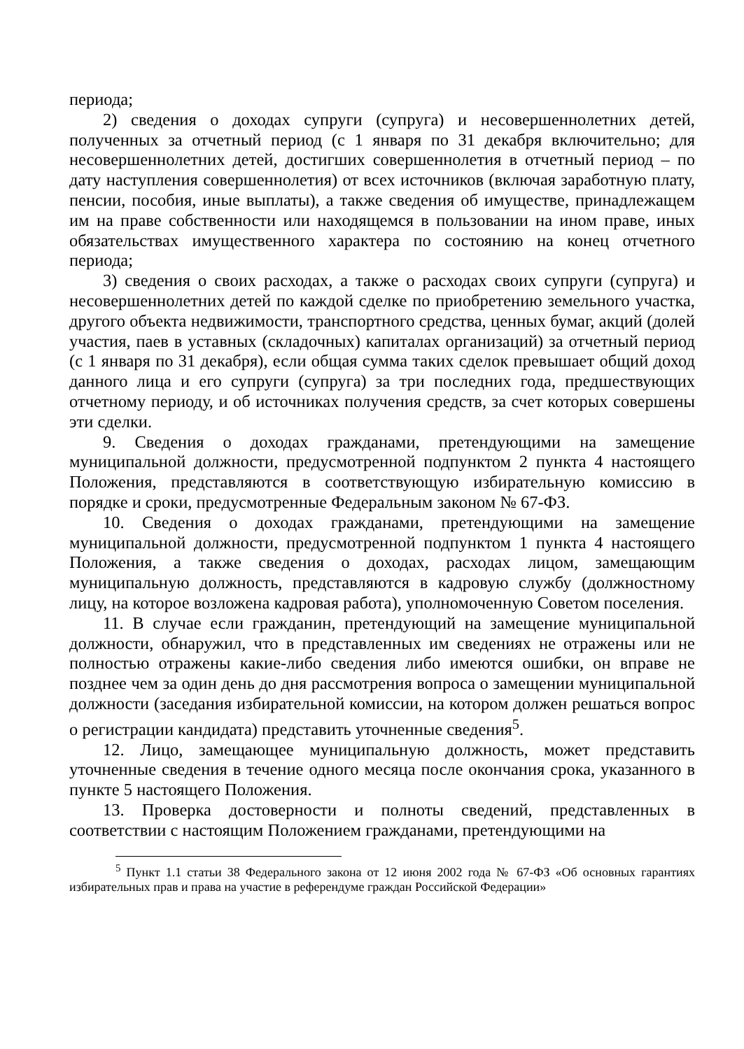периода;
2) сведения о доходах супруги (супруга) и несовершеннолетних детей, полученных за отчетный период (с 1 января по 31 декабря включительно; для несовершеннолетних детей, достигших совершеннолетия в отчетный период – по дату наступления совершеннолетия) от всех источников (включая заработную плату, пенсии, пособия, иные выплаты), а также сведения об имуществе, принадлежащем им на праве собственности или находящемся в пользовании на ином праве, иных обязательствах имущественного характера по состоянию на конец отчетного периода;
3) сведения о своих расходах, а также о расходах своих супруги (супруга) и несовершеннолетних детей по каждой сделке по приобретению земельного участка, другого объекта недвижимости, транспортного средства, ценных бумаг, акций (долей участия, паев в уставных (складочных) капиталах организаций) за отчетный период (с 1 января по 31 декабря), если общая сумма таких сделок превышает общий доход данного лица и его супруги (супруга) за три последних года, предшествующих отчетному периоду, и об источниках получения средств, за счет которых совершены эти сделки.
9. Сведения о доходах гражданами, претендующими на замещение муниципальной должности, предусмотренной подпунктом 2 пункта 4 настоящего Положения, представляются в соответствующую избирательную комиссию в порядке и сроки, предусмотренные Федеральным законом № 67-ФЗ.
10. Сведения о доходах гражданами, претендующими на замещение муниципальной должности, предусмотренной подпунктом 1 пункта 4 настоящего Положения, а также сведения о доходах, расходах лицом, замещающим муниципальную должность, представляются в кадровую службу (должностному лицу, на которое возложена кадровая работа), уполномоченную Советом поселения.
11. В случае если гражданин, претендующий на замещение муниципальной должности, обнаружил, что в представленных им сведениях не отражены или не полностью отражены какие-либо сведения либо имеются ошибки, он вправе не позднее чем за один день до дня рассмотрения вопроса о замещении муниципальной должности (заседания избирательной комиссии, на котором должен решаться вопрос о регистрации кандидата) представить уточненные сведения<sup>5</sup>.
12. Лицо, замещающее муниципальную должность, может представить уточненные сведения в течение одного месяца после окончания срока, указанного в пункте 5 настоящего Положения.
13. Проверка достоверности и полноты сведений, представленных в соответствии с настоящим Положением гражданами, претендующими на
<sup>5</sup> Пункт 1.1 статьи 38 Федерального закона от 12 июня 2002 года № 67-ФЗ «Об основных гарантиях избирательных прав и права на участие в референдуме граждан Российской Федерации»